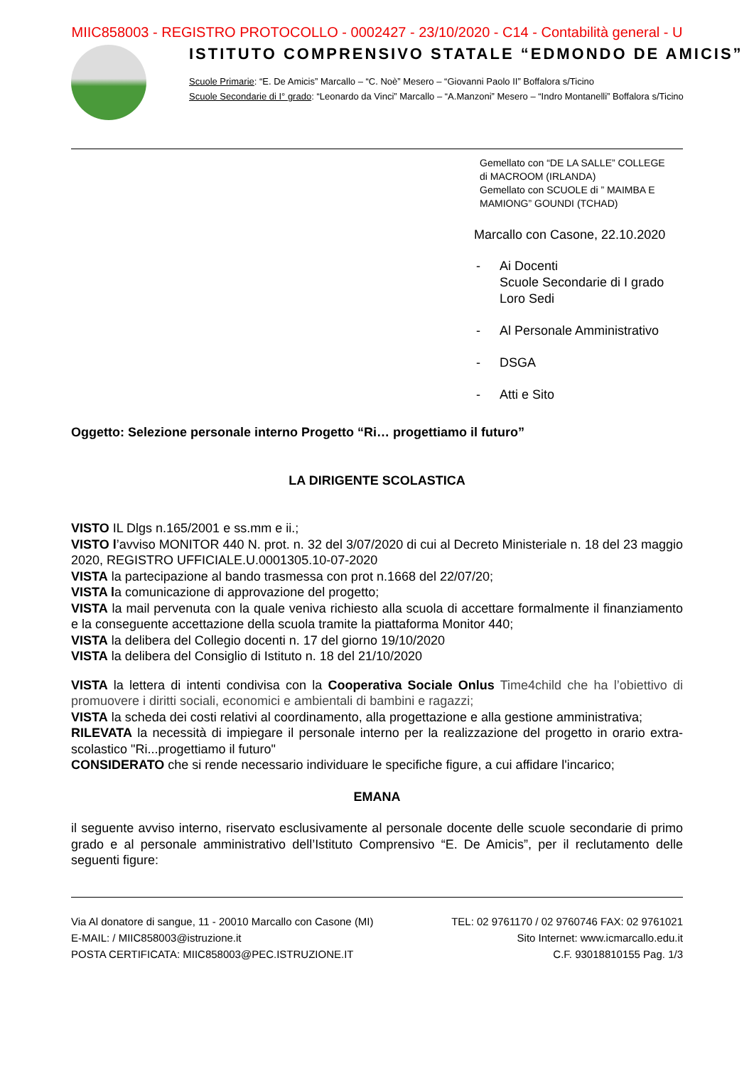MIIC858003 - REGISTRO PROTOCOLLO - 0002427 - 23/10/2020 - C14 - Contabilità general - U
ISTITUTO COMPRENSIVO STATALE “EDMONDO DE AMICIS”
Scuole Primarie: “E. De Amicis” Marcallo – “C. Noè” Mesero – “Giovanni Paolo II” Boffalora s/Ticino
Scuole Secondarie di I° grado: “Leonardo da Vinci” Marcallo – “A.Manzoni” Mesero – “Indro Montanelli” Boffalora s/Ticino
Gemellato con “DE LA SALLE” COLLEGE
di MACROOM (IRLANDA)
Gemellato con SCUOLE di ” MAIMBA E
MAMIONG” GOUNDI (TCHAD)
Marcallo con Casone, 22.10.2020
- Ai Docenti
Scuole Secondarie di I grado
Loro Sedi
- Al Personale Amministrativo
- DSGA
- Atti e Sito
Oggetto: Selezione personale interno Progetto “Ri… progettiamo il futuro”
LA DIRIGENTE SCOLASTICA
VISTO IL Dlgs n.165/2001 e ss.mm e ii.;
VISTO l’avviso MONITOR 440 N. prot. n. 32 del 3/07/2020 di cui al Decreto Ministeriale n. 18 del 23 maggio 2020, REGISTRO UFFICIALE.U.0001305.10-07-2020
VISTA la partecipazione al bando trasmessa con prot n.1668 del 22/07/20;
VISTA la comunicazione di approvazione del progetto;
VISTA la mail pervenuta con la quale veniva richiesto alla scuola di accettare formalmente il finanziamento e la conseguente accettazione della scuola tramite la piattaforma Monitor 440;
VISTA la delibera del Collegio docenti n. 17 del giorno 19/10/2020
VISTA la delibera del Consiglio di Istituto n. 18 del 21/10/2020
VISTA la lettera di intenti condivisa con la Cooperativa Sociale Onlus Time4child che ha l’obiettivo di promuovere i diritti sociali, economici e ambientali di bambini e ragazzi;
VISTA la scheda dei costi relativi al coordinamento, alla progettazione e alla gestione amministrativa;
RILEVATA la necessità di impiegare il personale interno per la realizzazione del progetto in orario extra-scolastico "Ri...progettiamo il futuro"
CONSIDERATO che si rende necessario individuare le specifiche figure, a cui affidare l'incarico;
EMANA
il seguente avviso interno, riservato esclusivamente al personale docente delle scuole secondarie di primo grado e al personale amministrativo dell’Istituto Comprensivo “E. De Amicis”, per il reclutamento delle seguenti figure:
Via Al donatore di sangue, 11 - 20010 Marcallo con Casone (MI) TEL: 02 9761170 / 02 9760746 FAX: 02 9761021
E-MAIL: / MIIC858003@istruzione.it Sito Internet: www.icmarcallo.edu.it
POSTA CERTIFICATA: MIIC858003@PEC.ISTRUZIONE.IT C.F. 93018810155 Pag. 1/3